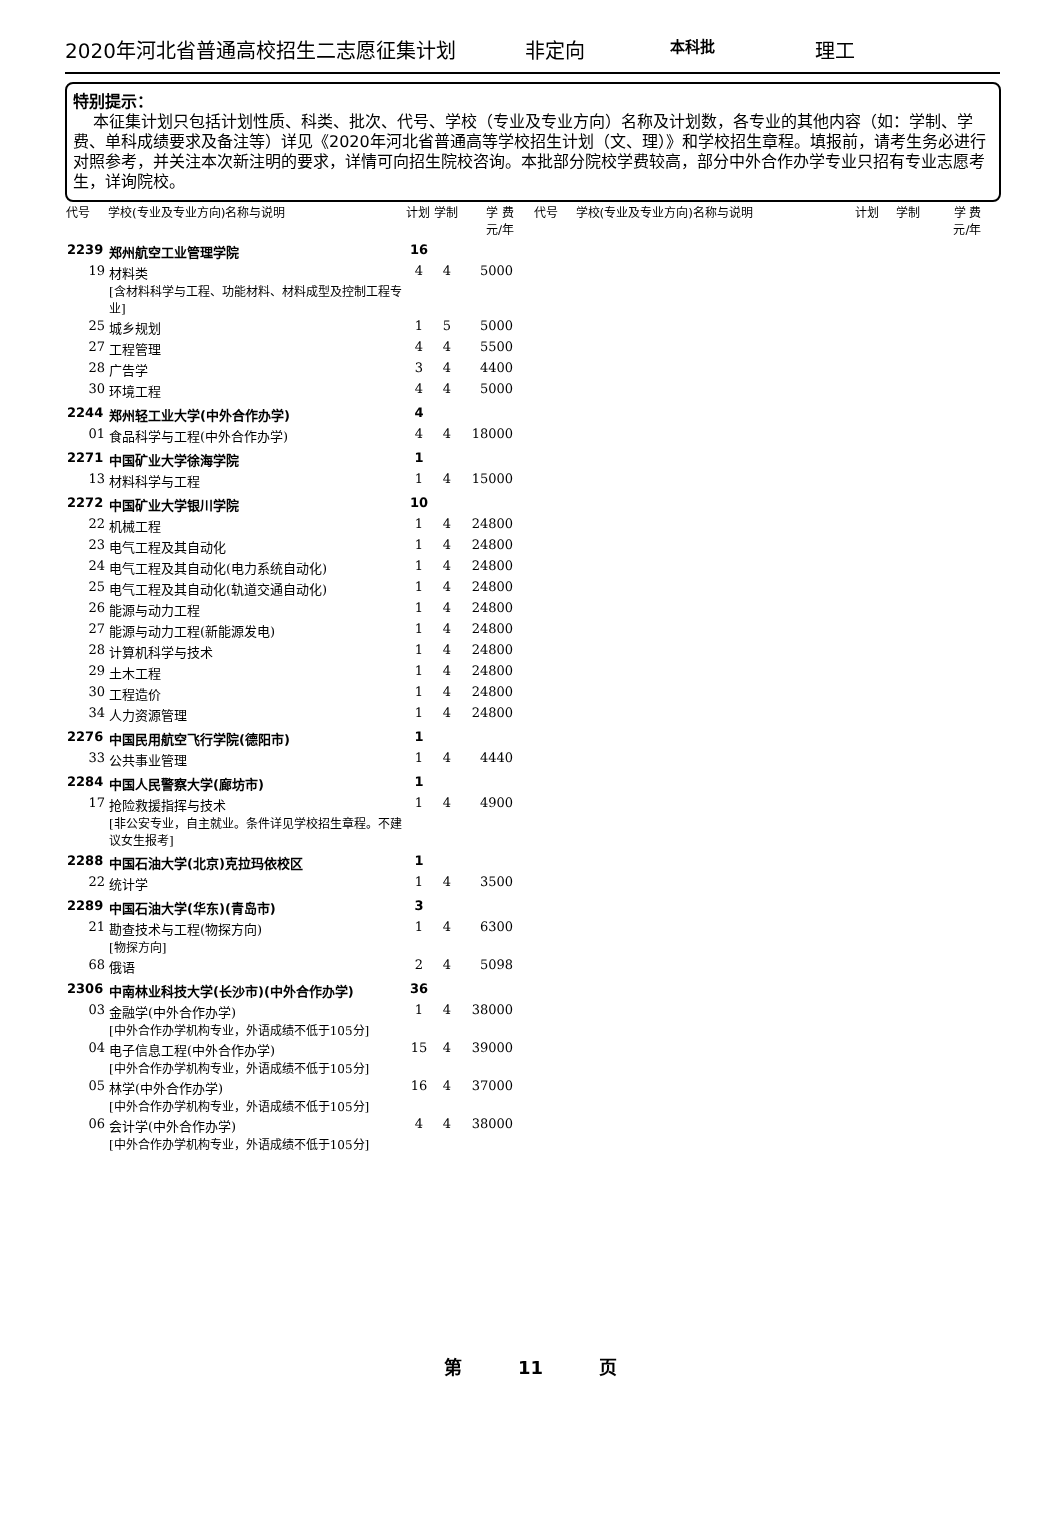2020年河北省普通高校招生二志愿征集计划 非定向 本科批 理工
特别提示：
本征集计划只包括计划性质、科类、批次、代号、学校（专业及专业方向）名称及计划数，各专业的其他内容（如：学制、学费、单科成绩要求及备注等）详见《2020年河北省普通高等学校招生计划（文、理）》和学校招生章程。填报前，请考生务必进行对照参考，并关注本次新注明的要求，详情可向招生院校咨询。本批部分院校学费较高，部分中外合作办学专业只招有专业志愿考生，详询院校。
| 代号 | 学校(专业及专业方向)名称与说明 | 计划 | 学制 | 学 费 元/年 |
| --- | --- | --- | --- | --- |
| 2239 | 郑州航空工业管理学院 | 16 | | |
| 19 | 材料类 [含材料科学与工程、功能材料、材料成型及控制工程专业] | 4 | 4 | 5000 |
| 25 | 城乡规划 | 1 | 5 | 5000 |
| 27 | 工程管理 | 4 | 4 | 5500 |
| 28 | 广告学 | 3 | 4 | 4400 |
| 30 | 环境工程 | 4 | 4 | 5000 |
| 2244 | 郑州轻工业大学(中外合作办学) | 4 | | |
| 01 | 食品科学与工程(中外合作办学) | 4 | 4 | 18000 |
| 2271 | 中国矿业大学徐海学院 | 1 | | |
| 13 | 材料科学与工程 | 1 | 4 | 15000 |
| 2272 | 中国矿业大学银川学院 | 10 | | |
| 22 | 机械工程 | 1 | 4 | 24800 |
| 23 | 电气工程及其自动化 | 1 | 4 | 24800 |
| 24 | 电气工程及其自动化(电力系统自动化) | 1 | 4 | 24800 |
| 25 | 电气工程及其自动化(轨道交通自动化) | 1 | 4 | 24800 |
| 26 | 能源与动力工程 | 1 | 4 | 24800 |
| 27 | 能源与动力工程(新能源发电) | 1 | 4 | 24800 |
| 28 | 计算机科学与技术 | 1 | 4 | 24800 |
| 29 | 土木工程 | 1 | 4 | 24800 |
| 30 | 工程造价 | 1 | 4 | 24800 |
| 34 | 人力资源管理 | 1 | 4 | 24800 |
| 2276 | 中国民用航空飞行学院(德阳市) | 1 | | |
| 33 | 公共事业管理 | 1 | 4 | 4440 |
| 2284 | 中国人民警察大学(廊坊市) | 1 | | |
| 17 | 抢险救援指挥与技术 [非公安专业，自主就业。条件详见学校招生章程。不建议女生报考] | 1 | 4 | 4900 |
| 2288 | 中国石油大学(北京)克拉玛依校区 | 1 | | |
| 22 | 统计学 | 1 | 4 | 3500 |
| 2289 | 中国石油大学(华东)(青岛市) | 3 | | |
| 21 | 勘查技术与工程(物探方向) [物探方向] | 1 | 4 | 6300 |
| 68 | 俄语 | 2 | 4 | 5098 |
| 2306 | 中南林业科技大学(长沙市)(中外合作办学) | 36 | | |
| 03 | 金融学(中外合作办学) [中外合作办学机构专业，外语成绩不低于105分] | 1 | 4 | 38000 |
| 04 | 电子信息工程(中外合作办学) [中外合作办学机构专业，外语成绩不低于105分] | 15 | 4 | 39000 |
| 05 | 林学(中外合作办学) [中外合作办学机构专业，外语成绩不低于105分] | 16 | 4 | 37000 |
| 06 | 会计学(中外合作办学) [中外合作办学机构专业，外语成绩不低于105分] | 4 | 4 | 38000 |
| 代号 | 学校(专业及专业方向)名称与说明 | 计划 | 学制 | 学 费 元/年 |
| --- | --- | --- | --- | --- |
第 11 页